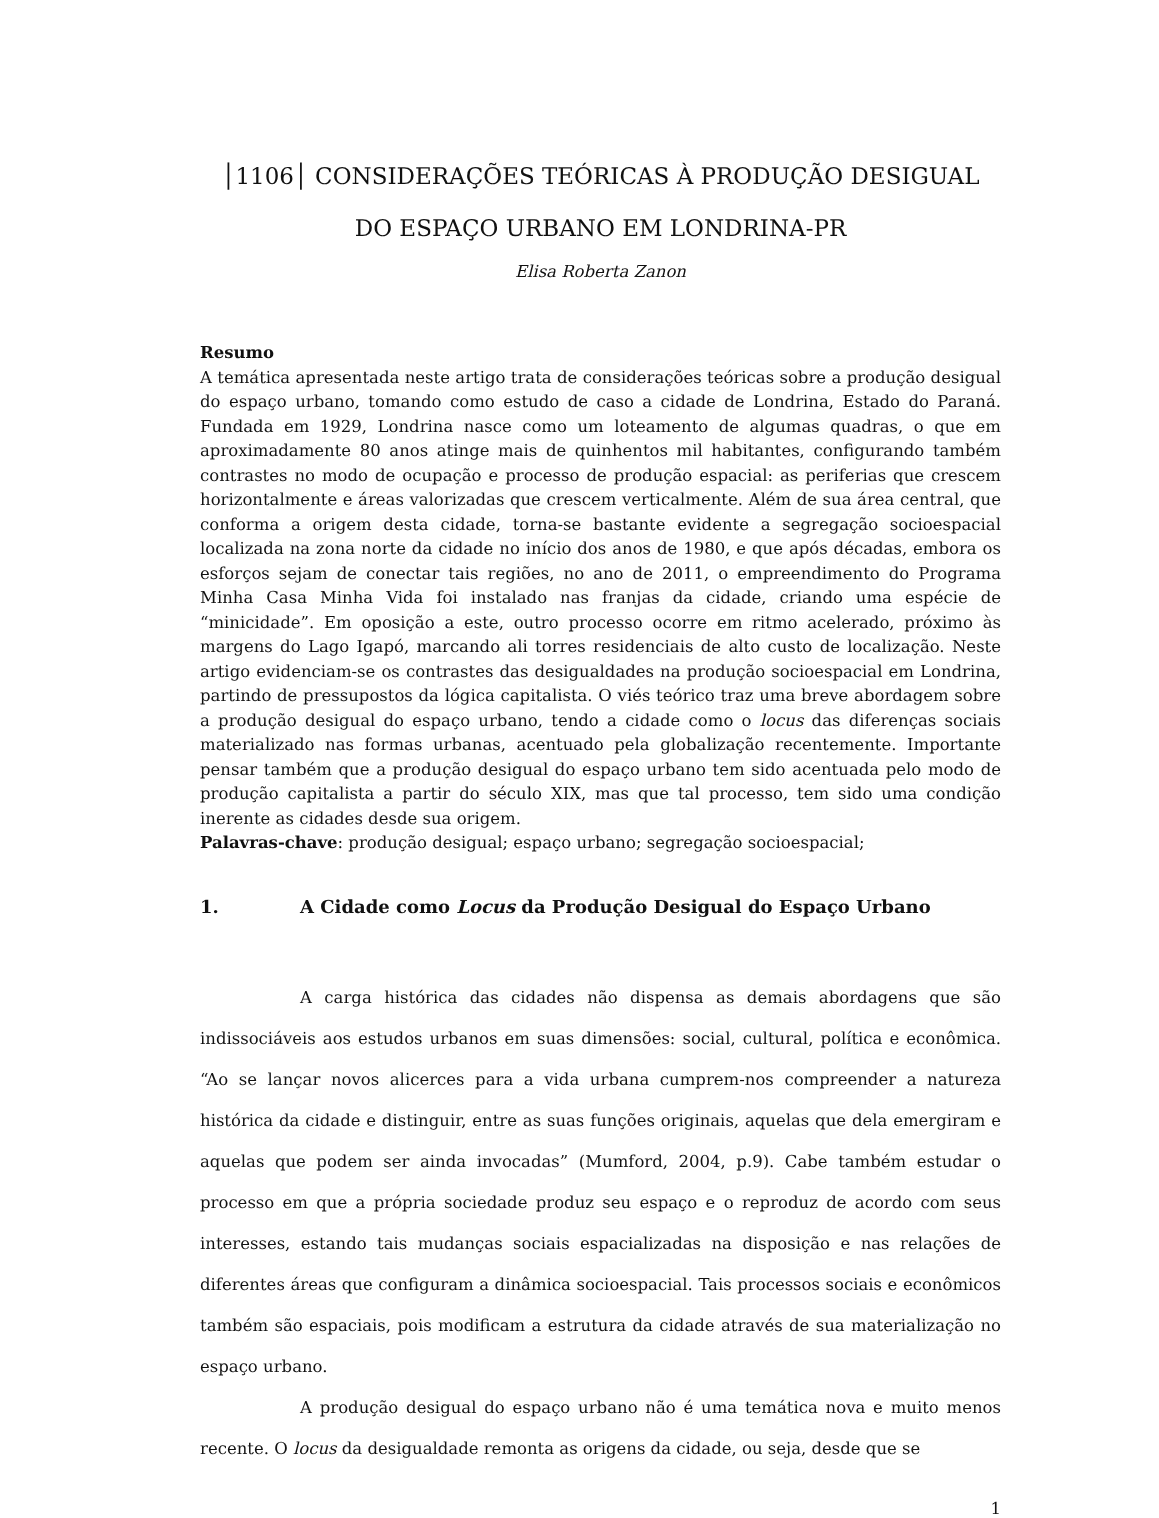│1106│ CONSIDERAÇÕES TEÓRICAS À PRODUÇÃO DESIGUAL DO ESPAÇO URBANO EM LONDRINA-PR
Elisa Roberta Zanon
Resumo
A temática apresentada neste artigo trata de considerações teóricas sobre a produção desigual do espaço urbano, tomando como estudo de caso a cidade de Londrina, Estado do Paraná. Fundada em 1929, Londrina nasce como um loteamento de algumas quadras, o que em aproximadamente 80 anos atinge mais de quinhentos mil habitantes, configurando também contrastes no modo de ocupação e processo de produção espacial: as periferias que crescem horizontalmente e áreas valorizadas que crescem verticalmente. Além de sua área central, que conforma a origem desta cidade, torna-se bastante evidente a segregação socioespacial localizada na zona norte da cidade no início dos anos de 1980, e que após décadas, embora os esforços sejam de conectar tais regiões, no ano de 2011, o empreendimento do Programa Minha Casa Minha Vida foi instalado nas franjas da cidade, criando uma espécie de “minicidade”. Em oposição a este, outro processo ocorre em ritmo acelerado, próximo às margens do Lago Igapó, marcando ali torres residenciais de alto custo de localização. Neste artigo evidenciam-se os contrastes das desigualdades na produção socioespacial em Londrina, partindo de pressupostos da lógica capitalista. O viés teórico traz uma breve abordagem sobre a produção desigual do espaço urbano, tendo a cidade como o locus das diferenças sociais materializado nas formas urbanas, acentuado pela globalização recentemente. Importante pensar também que a produção desigual do espaço urbano tem sido acentuada pelo modo de produção capitalista a partir do século XIX, mas que tal processo, tem sido uma condição inerente as cidades desde sua origem.
Palavras-chave: produção desigual; espaço urbano; segregação socioespacial;
1. A Cidade como Locus da Produção Desigual do Espaço Urbano
A carga histórica das cidades não dispensa as demais abordagens que são indissociáveis aos estudos urbanos em suas dimensões: social, cultural, política e econômica. “Ao se lançar novos alicerces para a vida urbana cumprem-nos compreender a natureza histórica da cidade e distinguir, entre as suas funções originais, aquelas que dela emergiram e aquelas que podem ser ainda invocadas” (Mumford, 2004, p.9). Cabe também estudar o processo em que a própria sociedade produz seu espaço e o reproduz de acordo com seus interesses, estando tais mudanças sociais espacializadas na disposição e nas relações de diferentes áreas que configuram a dinâmica socioespacial. Tais processos sociais e econômicos também são espaciais, pois modificam a estrutura da cidade através de sua materialização no espaço urbano.
A produção desigual do espaço urbano não é uma temática nova e muito menos recente. O locus da desigualdade remonta as origens da cidade, ou seja, desde que se
1